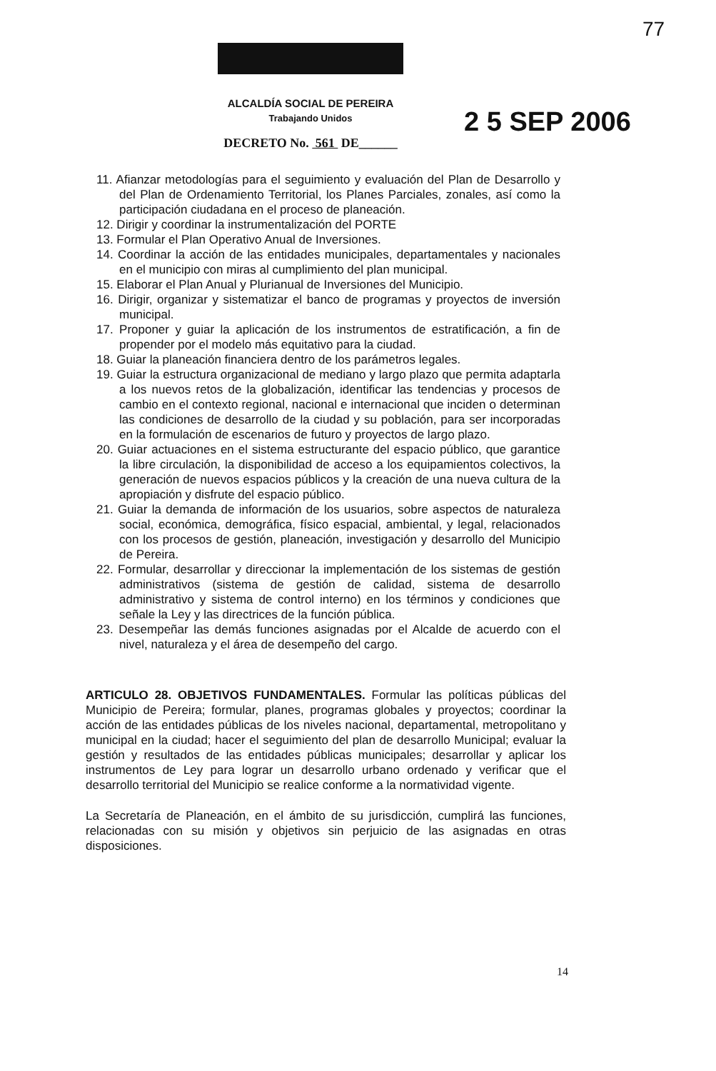77
ALCALDÍA SOCIAL DE PEREIRA
Trabajando Unidos
DECRETO No. 561 DE______
2 5 SEP 2006
11. Afianzar metodologías para el seguimiento y evaluación del Plan de Desarrollo y del Plan de Ordenamiento Territorial, los Planes Parciales, zonales, así como la participación ciudadana en el proceso de planeación.
12. Dirigir y coordinar la instrumentalización del PORTE
13. Formular el Plan Operativo Anual de Inversiones.
14. Coordinar la acción de las entidades municipales, departamentales y nacionales en el municipio con miras al cumplimiento del plan municipal.
15. Elaborar el Plan Anual y Plurianual de Inversiones del Municipio.
16. Dirigir, organizar y sistematizar el banco de programas y proyectos de inversión municipal.
17. Proponer y guiar la aplicación de los instrumentos de estratificación, a fin de propender por el modelo más equitativo para la ciudad.
18. Guiar la planeación financiera dentro de los parámetros legales.
19. Guiar la estructura organizacional de mediano y largo plazo que permita adaptarla a los nuevos retos de la globalización, identificar las tendencias y procesos de cambio en el contexto regional, nacional e internacional que inciden o determinan las condiciones de desarrollo de la ciudad y su población, para ser incorporadas en la formulación de escenarios de futuro y proyectos de largo plazo.
20. Guiar actuaciones en el sistema estructurante del espacio público, que garantice la libre circulación, la disponibilidad de acceso a los equipamientos colectivos, la generación de nuevos espacios públicos y la creación de una nueva cultura de la apropiación y disfrute del espacio público.
21. Guiar la demanda de información de los usuarios, sobre aspectos de naturaleza social, económica, demográfica, físico espacial, ambiental, y legal, relacionados con los procesos de gestión, planeación, investigación y desarrollo del Municipio de Pereira.
22. Formular, desarrollar y direccionar la implementación de los sistemas de gestión administrativos (sistema de gestión de calidad, sistema de desarrollo administrativo y sistema de control interno) en los términos y condiciones que señale la Ley y las directrices de la función pública.
23. Desempeñar las demás funciones asignadas por el Alcalde de acuerdo con el nivel, naturaleza y el área de desempeño del cargo.
ARTICULO 28. OBJETIVOS FUNDAMENTALES. Formular las políticas públicas del Municipio de Pereira; formular, planes, programas globales y proyectos; coordinar la acción de las entidades públicas de los niveles nacional, departamental, metropolitano y municipal en la ciudad; hacer el seguimiento del plan de desarrollo Municipal; evaluar la gestión y resultados de las entidades públicas municipales; desarrollar y aplicar los instrumentos de Ley para lograr un desarrollo urbano ordenado y verificar que el desarrollo territorial del Municipio se realice conforme a la normatividad vigente.
La Secretaría de Planeación, en el ámbito de su jurisdicción, cumplirá las funciones, relacionadas con su misión y objetivos sin perjuicio de las asignadas en otras disposiciones.
14